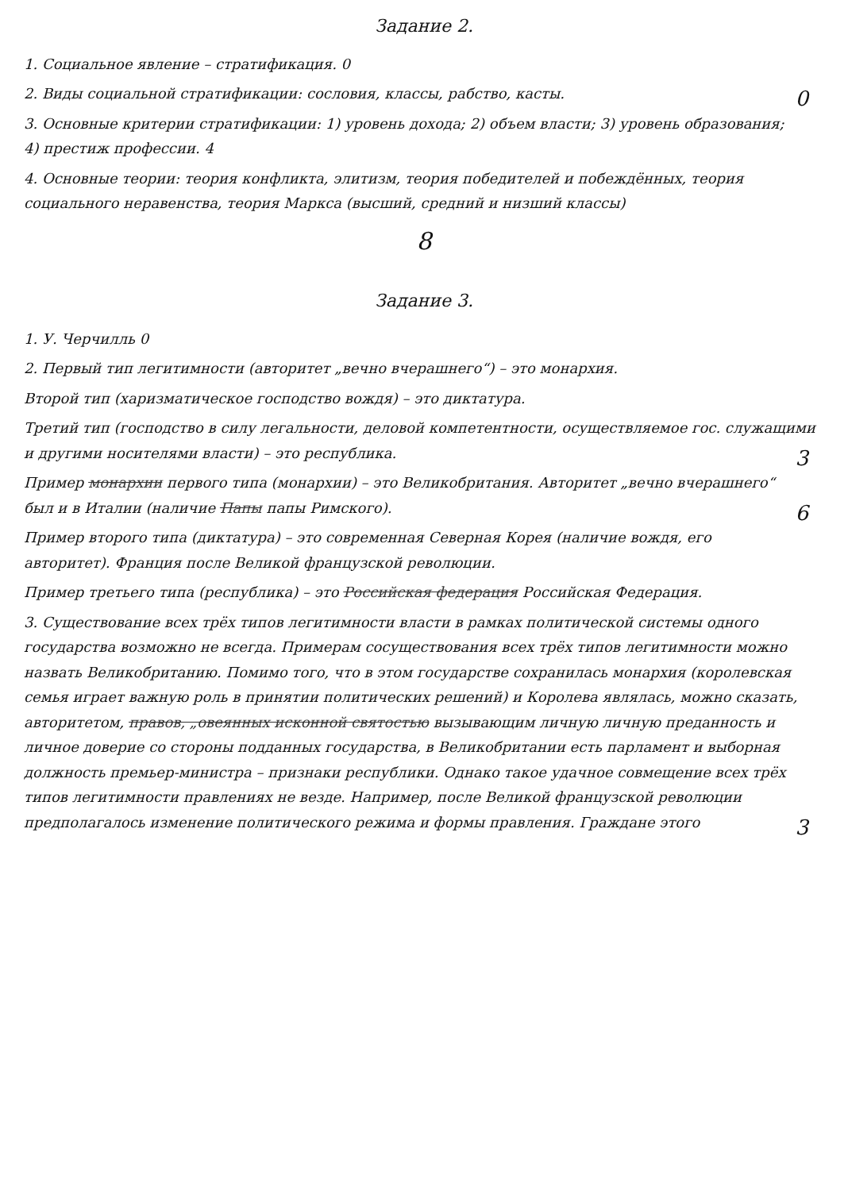Задание 2.
1. Социальное явление – стратификация. 0
2. Виды социальной стратификации: сословия, классы, рабство, касты. 0
3. Основные критерии стратификации: 1) уровень дохода; 2) объем власти; 3) уровень образования; 4) престиж профессии. 4
4. Основные теории: теория конфликта, элитизм, теория победителей и побеждённых, теория социального неравенства, теория Маркса (высший, средний и низший классы)
8
Задание 3.
1. У. Черчилль 0
2. Первый тип легитимности (авторитет „вечно вчерашнего“) – это монархия.
Второй тип (харизматическое господство вождя) – это диктатура.
Третий тип (господство в силу легальности, деловой компетентности, осуществляемое гос. служащими и другими носителями власти) – это республика. 3
Пример монархии первого типа (монархии) – это Великобритания. Авторитет „вечно вчерашнего“ был и в Италии (наличие Папы папы Римского). 6
Пример второго типа (диктатура) – это современная Северная Корея (наличие вождя, его авторитет). Франция после Великой французской революции.
Пример третьего типа (республика) – это Российская федерация Российская Федерация.
3. Существование всех трёх типов легитимности власти в рамках политической системы одного государства возможно не всегда. Примерам сосуществования всех трёх типов легитимности можно назвать Великобританию. Помимо того, что в этом государстве сохранилась монархия (королевская семья играет важную роль в принятии политических решений) и Королева являлась, можно сказать, авторитетом, правов, „овеянных исконной святостью вызывающим личную личную преданность и личное доверие со стороны подданных государства, в Великобритании есть парламент и выборная должность премьер-министра – признаки республики. Однако такое удачное совмещение всех трёх типов легитимности правлениях не везде. Например, после Великой французской революции предполагалось 3 изменение политического режима и формы правления. Граждане этого